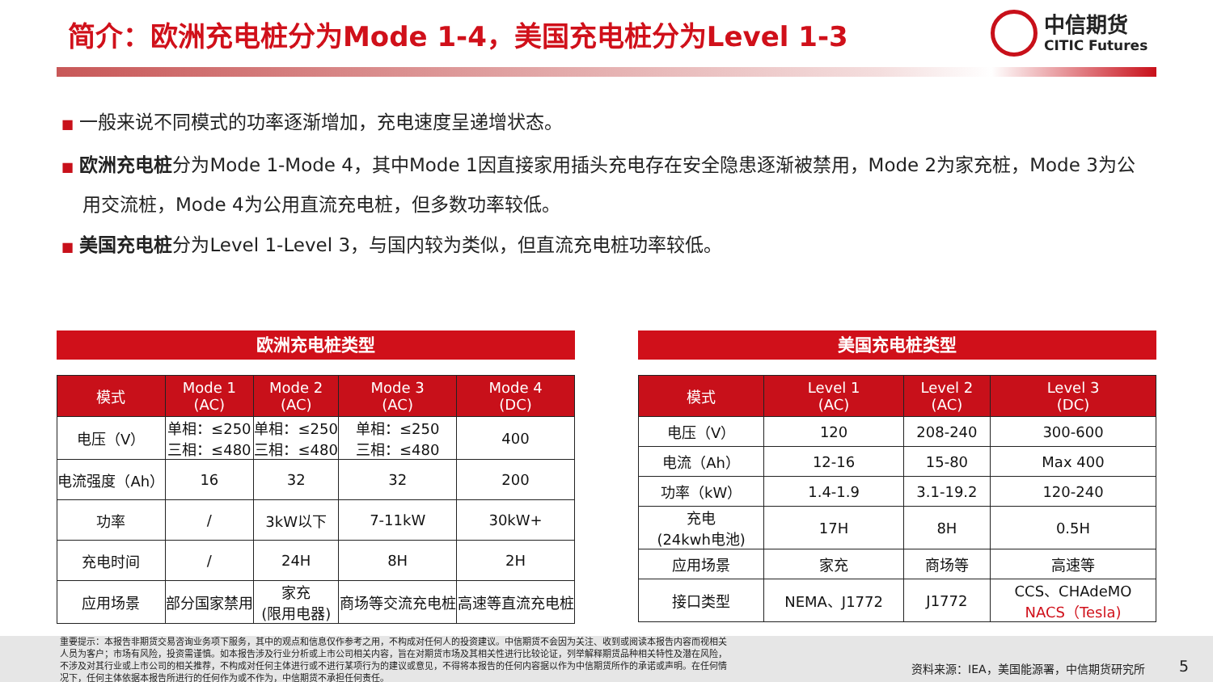简介：欧洲充电桩分为Mode 1-4，美国充电桩分为Level 1-3
中信期货
CITIC Futures
■ 一般来说不同模式的功率逐渐增加，充电速度呈递增状态。
■ 欧洲充电桩分为Mode 1-Mode 4，其中Mode 1因直接家用插头充电存在安全隐患逐渐被禁用，Mode 2为家充桩，Mode 3为公用交流桩，Mode 4为公用直流充电桩，但多数功率较低。
■ 美国充电桩分为Level 1-Level 3，与国内较为类似，但直流充电桩功率较低。
欧洲充电桩类型 美国充电桩类型
| 模式 | Mode 1 (AC) | Mode 2 (AC) | Mode 3 (AC) | Mode 4 (DC) |
| --- | --- | --- | --- | --- |
| 电压（V） | 单相：≤250 三相：≤480 | 单相：≤250 三相：≤480 | 单相：≤250 三相：≤480 | 400 |
| 电流强度（Ah） | 16 | 32 | 32 | 200 |
| 功率 | / | 3kW以下 | 7-11kW | 30kW+ |
| 充电时间 | / | 24H | 8H | 2H |
| 应用场景 | 部分国家禁用 | 家充 (限用电器) | 商场等交流充电桩 | 高速等直流充电桩 |
| 模式 | Level 1 (AC) | Level 2 (AC) | Level 3 (DC) |
| --- | --- | --- | --- |
| 电压（V） | 120 | 208-240 | 300-600 |
| 电流（Ah） | 12-16 | 15-80 | Max 400 |
| 功率（kW） | 1.4-1.9 | 3.1-19.2 | 120-240 |
| 充电 (24kwh电池) | 17H | 8H | 0.5H |
| 应用场景 | 家充 | 商场等 | 高速等 |
| 接口类型 | NEMA、J1772 | J1772 | CCS、CHAdeMO NACS（Tesla) |
重要提示：本报告非期货交易咨询业务项下服务，其中的观点和信息仅作参考之用，不构成对任何人的投资建议。中信期货不会因为关注、收到或阅读本报告内容而视相关人员为客户；市场有风险，投资需谨慎。如本报告涉及行业分析或上市公司相关内容，旨在对期货市场及其相关性进行比较论证，列举解释期货品种相关特性及潜在风险，不涉及对其行业或上市公司的相关推荐，不构成对任何主体进行或不进行某项行为的建议或意见，不得将本报告的任何内容据以作为中信期货所作的承诺或声明。在任何情况下，任何主体依据本报告所进行的任何作为或不作为，中信期货不承担任何责任。
资料来源：IEA，美国能源署，中信期货研究所
5